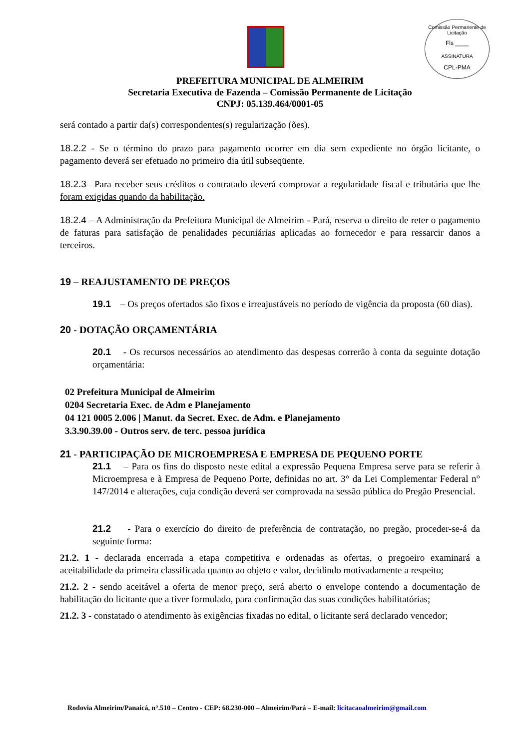Comissão Permanente de Licitação
Fls ____
ASSINATURA
CPL-PMA
PREFEITURA MUNICIPAL DE ALMEIRIM
Secretaria Executiva de Fazenda – Comissão Permanente de Licitação
CNPJ: 05.139.464/0001-05
será contado a partir da(s) correspondentes(s) regularização (ões).
18.2.2 - Se o término do prazo para pagamento ocorrer em dia sem expediente no órgão licitante, o pagamento deverá ser efetuado no primeiro dia útil subseqüente.
18.2.3– Para receber seus créditos o contratado deverá comprovar a regularidade fiscal e tributária que lhe foram exigidas quando da habilitação.
18.2.4 – A Administração da Prefeitura Municipal de Almeirim - Pará, reserva o direito de reter o pagamento de faturas para satisfação de penalidades pecuniárias aplicadas ao fornecedor e para ressarcir danos a terceiros.
19 – REAJUSTAMENTO DE PREÇOS
19.1 – Os preços ofertados são fixos e irreajustáveis no período de vigência da proposta (60 dias).
20 - DOTAÇÃO ORÇAMENTÁRIA
20.1 - Os recursos necessários ao atendimento das despesas correrão à conta da seguinte dotação orçamentária:
02 Prefeitura Municipal de Almeirim
0204 Secretaria Exec. de Adm e Planejamento
04 121 0005 2.006 | Manut. da Secret. Exec. de Adm. e Planejamento
3.3.90.39.00 - Outros serv. de terc. pessoa jurídica
21 - PARTICIPAÇÃO DE MICROEMPRESA E EMPRESA DE PEQUENO PORTE
21.1 – Para os fins do disposto neste edital a expressão Pequena Empresa serve para se referir à Microempresa e à Empresa de Pequeno Porte, definidas no art. 3° da Lei Complementar Federal n° 147/2014 e alterações, cuja condição deverá ser comprovada na sessão pública do Pregão Presencial.
21.2 - Para o exercício do direito de preferência de contratação, no pregão, proceder-se-á da seguinte forma:
21.2. 1 - declarada encerrada a etapa competitiva e ordenadas as ofertas, o pregoeiro examinará a aceitabilidade da primeira classificada quanto ao objeto e valor, decidindo motivadamente a respeito;
21.2. 2 - sendo aceitável a oferta de menor preço, será aberto o envelope contendo a documentação de habilitação do licitante que a tiver formulado, para confirmação das suas condições habilitatórias;
21.2. 3 - constatado o atendimento às exigências fixadas no edital, o licitante será declarado vencedor;
Rodovia Almeirim/Panaicá, n°.510 – Centro - CEP: 68.230-000 – Almeirim/Pará – E-mail: licitacaoalmeirim@gmail.com